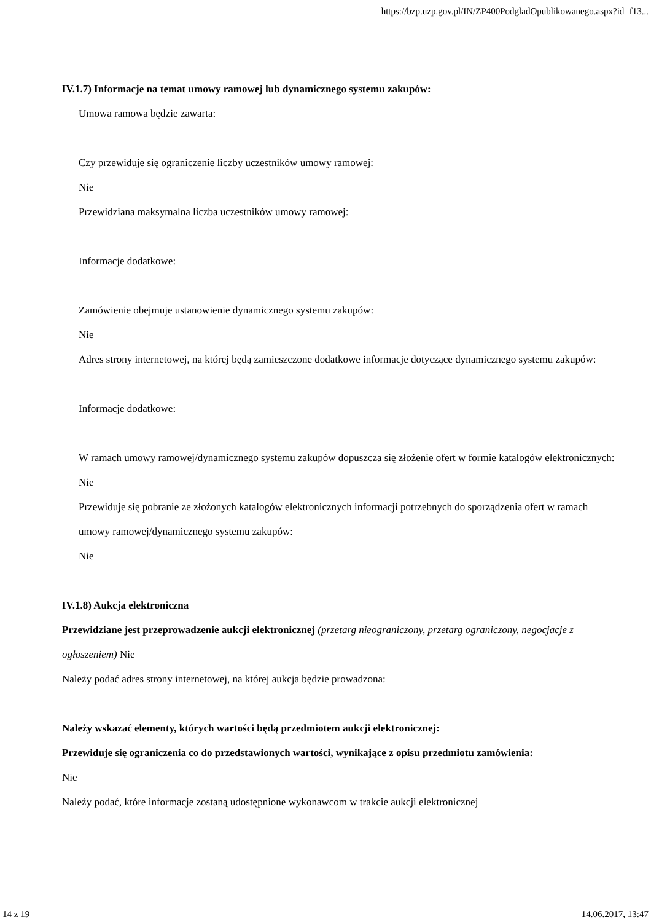https://bzp.uzp.gov.pl/IN/ZP400PodgladOpublikowanego.aspx?id=f13...
IV.1.7) Informacje na temat umowy ramowej lub dynamicznego systemu zakupów:
Umowa ramowa będzie zawarta:
Czy przewiduje się ograniczenie liczby uczestników umowy ramowej:
Nie
Przewidziana maksymalna liczba uczestników umowy ramowej:
Informacje dodatkowe:
Zamówienie obejmuje ustanowienie dynamicznego systemu zakupów:
Nie
Adres strony internetowej, na której będą zamieszczone dodatkowe informacje dotyczące dynamicznego systemu zakupów:
Informacje dodatkowe:
W ramach umowy ramowej/dynamicznego systemu zakupów dopuszcza się złożenie ofert w formie katalogów elektronicznych:
Nie
Przewiduje się pobranie ze złożonych katalogów elektronicznych informacji potrzebnych do sporządzenia ofert w ramach umowy ramowej/dynamicznego systemu zakupów:
Nie
IV.1.8) Aukcja elektroniczna
Przewidziane jest przeprowadzenie aukcji elektronicznej (przetarg nieograniczony, przetarg ograniczony, negocjacje z ogłoszeniem) Nie
Należy podać adres strony internetowej, na której aukcja będzie prowadzona:
Należy wskazać elementy, których wartości będą przedmiotem aukcji elektronicznej:
Przewiduje się ograniczenia co do przedstawionych wartości, wynikające z opisu przedmiotu zamówienia:
Nie
Należy podać, które informacje zostaną udostępnione wykonawcom w trakcie aukcji elektronicznej
14 z 19 14.06.2017, 13:47